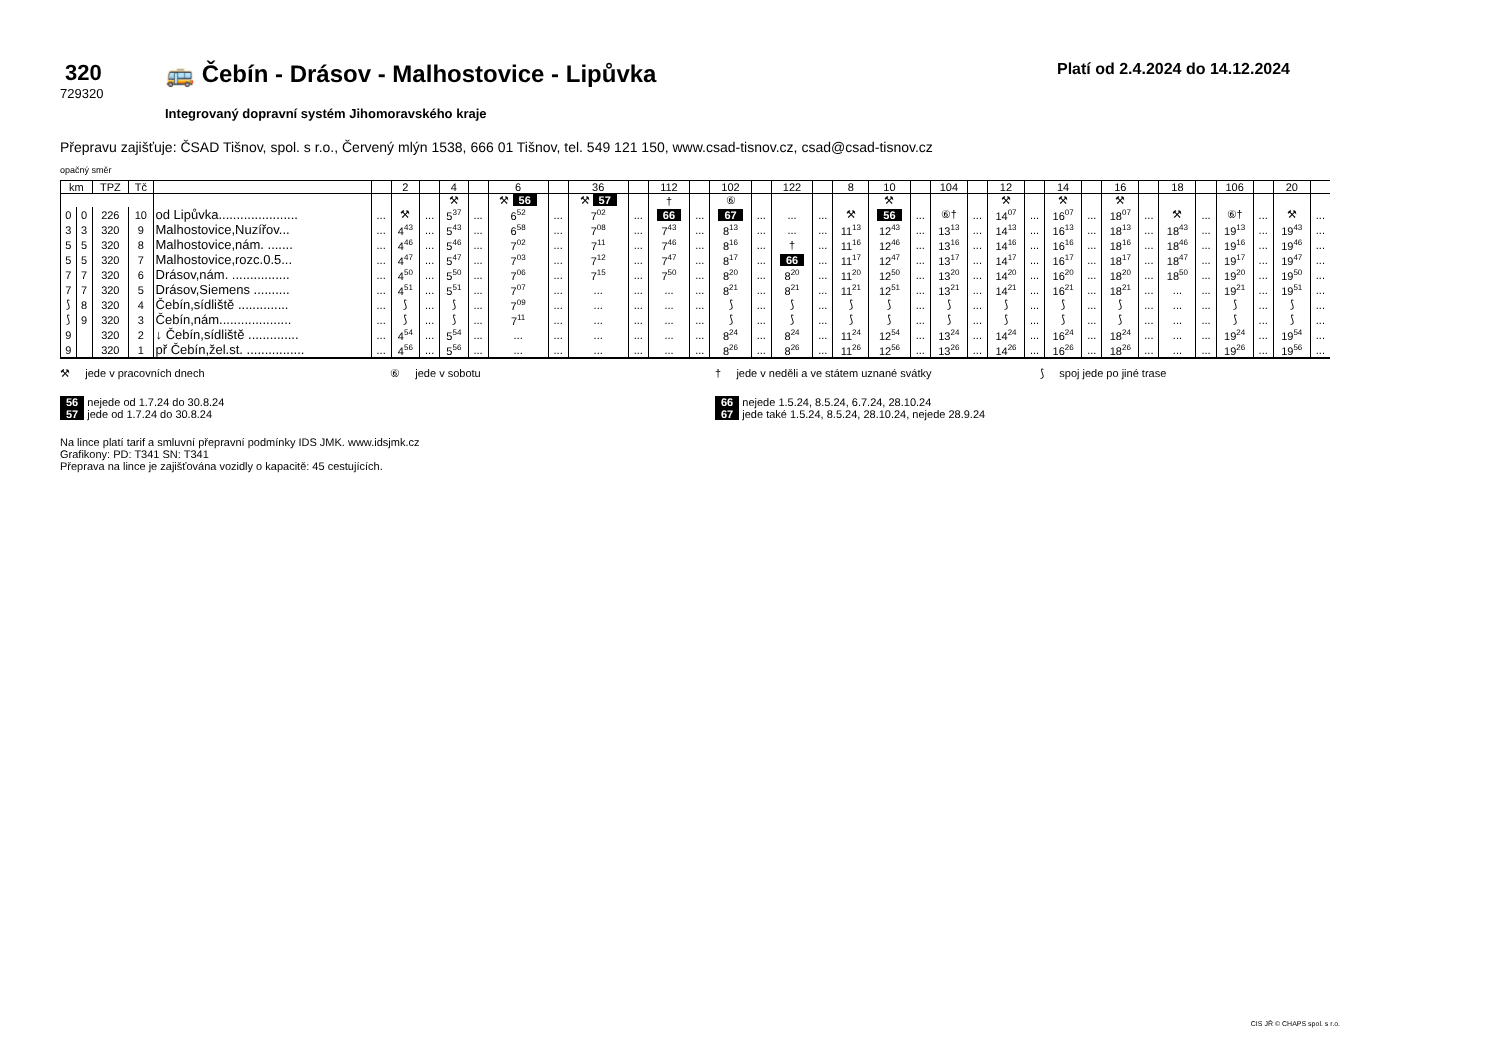320
729320
🚌 Čebín - Drásov - Malhostovice - Lipůvka
Integrovaný dopravní systém Jihomoravského kraje
Platí od 2.4.2024 do 14.12.2024
Přepravu zajišťuje: ČSAD Tišnov, spol. s r.o., Červený mlýn 1538, 666 01 Tišnov, tel. 549 121 150, www.csad-tisnov.cz, csad@csad-tisnov.cz
opačný směr
| km | | TPZ | Tč | | | 2 | | 4 | | 6 | | 36 | | 112 | | 102 | | 122 | | 8 | 10 | | 104 | | 12 | | 14 | | 16 | | 18 | | 106 | | 20 | |
| --- | --- | --- | --- | --- | --- | --- | --- | --- | --- | --- | --- | --- | --- | --- | --- | --- | --- | --- | --- | --- | --- | --- | --- | --- | --- | --- | --- | --- | --- | --- | --- | --- | --- | --- | --- | --- |
| | | | | | | | | ⚒ | | ⚒ 56 | | ⚒ 57 | | † | | ⑥ | | | | | ⚒ | | | | ⚒ | | ⚒ | | ⚒ | | | | | | | |
| 0 | 0 | 226 | 10 | od Lipůvka...................... | ... | ⚒ | ... | 5<sup>37</sup> | ... | 6<sup>52</sup> | ... | 7<sup>02</sup> | ... | 66 | ... | 67 | ... | ... | ... | ⚒ | 56 | ... | ⑥† | ... | 14<sup>07</sup> | ... | 16<sup>07</sup> | ... | 18<sup>07</sup> | ... | ⚒ | ... | ⑥† | ... | ⚒ | ... |
| 3 | 3 | 320 | 9 | Malhostovice,Nuzířov... | ... | 4<sup>43</sup> | ... | 5<sup>43</sup> | ... | 6<sup>58</sup> | ... | 7<sup>08</sup> | ... | 7<sup>43</sup> | ... | 8<sup>13</sup> | ... | ... | ... | 11<sup>13</sup> | 12<sup>43</sup> | ... | 13<sup>13</sup> | ... | 14<sup>13</sup> | ... | 16<sup>13</sup> | ... | 18<sup>13</sup> | ... | 18<sup>43</sup> | ... | 19<sup>13</sup> | ... | 19<sup>43</sup> | ... |
| 5 | 5 | 320 | 8 | Malhostovice,nám. ....... | ... | 4<sup>46</sup> | ... | 5<sup>46</sup> | ... | 7<sup>02</sup> | ... | 7<sup>11</sup> | ... | 7<sup>46</sup> | ... | 8<sup>16</sup> | ... | † | ... | 11<sup>16</sup> | 12<sup>46</sup> | ... | 13<sup>16</sup> | ... | 14<sup>16</sup> | ... | 16<sup>16</sup> | ... | 18<sup>16</sup> | ... | 18<sup>46</sup> | ... | 19<sup>16</sup> | ... | 19<sup>46</sup> | ... |
| 5 | 5 | 320 | 7 | Malhostovice,rozc.0.5... | ... | 4<sup>47</sup> | ... | 5<sup>47</sup> | ... | 7<sup>03</sup> | ... | 7<sup>12</sup> | ... | 7<sup>47</sup> | ... | 8<sup>17</sup> | ... | 66 | ... | 11<sup>17</sup> | 12<sup>47</sup> | ... | 13<sup>17</sup> | ... | 14<sup>17</sup> | ... | 16<sup>17</sup> | ... | 18<sup>17</sup> | ... | 18<sup>47</sup> | ... | 19<sup>17</sup> | ... | 19<sup>47</sup> | ... |
| 7 | 7 | 320 | 6 | Drásov,nám. ................ | ... | 4<sup>50</sup> | ... | 5<sup>50</sup> | ... | 7<sup>06</sup> | ... | 7<sup>15</sup> | ... | 7<sup>50</sup> | ... | 8<sup>20</sup> | ... | 8<sup>20</sup> | ... | 11<sup>20</sup> | 12<sup>50</sup> | ... | 13<sup>20</sup> | ... | 14<sup>20</sup> | ... | 16<sup>20</sup> | ... | 18<sup>20</sup> | ... | 18<sup>50</sup> | ... | 19<sup>20</sup> | ... | 19<sup>50</sup> | ... |
| 7 | 7 | 320 | 5 | Drásov,Siemens .......... | ... | 4<sup>51</sup> | ... | 5<sup>51</sup> | ... | 7<sup>07</sup> | ... | ... | ... | ... | ... | 8<sup>21</sup> | ... | 8<sup>21</sup> | ... | 11<sup>21</sup> | 12<sup>51</sup> | ... | 13<sup>21</sup> | ... | 14<sup>21</sup> | ... | 16<sup>21</sup> | ... | 18<sup>21</sup> | ... | ... | ... | 19<sup>21</sup> | ... | 19<sup>51</sup> | ... |
| ⟆ | 8 | 320 | 4 | Čebín,sídliště .............. | ... | ⟆ | ... | ⟆ | ... | 7<sup>09</sup> | ... | ... | ... | ... | ... | ⟆ | ... | ⟆ | ... | ⟆ | ⟆ | ... | ⟆ | ... | ⟆ | ... | ⟆ | ... | ⟆ | ... | ... | ... | ⟆ | ... | ⟆ | ... |
| ⟆ | 9 | 320 | 3 | Čebín,nám.................... | ... | ⟆ | ... | ⟆ | ... | 7<sup>11</sup> | ... | ... | ... | ... | ... | ⟆ | ... | ⟆ | ... | ⟆ | ⟆ | ... | ⟆ | ... | ⟆ | ... | ⟆ | ... | ⟆ | ... | ... | ... | ⟆ | ... | ⟆ | ... |
| 9 | | 320 | 2 | ↓ Čebín,sídliště .............. | ... | 4<sup>54</sup> | ... | 5<sup>54</sup> | ... | ... | ... | ... | ... | ... | ... | 8<sup>24</sup> | ... | 8<sup>24</sup> | ... | 11<sup>24</sup> | 12<sup>54</sup> | ... | 13<sup>24</sup> | ... | 14<sup>24</sup> | ... | 16<sup>24</sup> | ... | 18<sup>24</sup> | ... | ... | ... | 19<sup>24</sup> | ... | 19<sup>54</sup> | ... |
| 9 | | 320 | 1 | př Čebín,žel.st. ................ | ... | 4<sup>56</sup> | ... | 5<sup>56</sup> | ... | ... | ... | ... | ... | ... | ... | 8<sup>26</sup> | ... | 8<sup>26</sup> | ... | 11<sup>26</sup> | 12<sup>56</sup> | ... | 13<sup>26</sup> | ... | 14<sup>26</sup> | ... | 16<sup>26</sup> | ... | 18<sup>26</sup> | ... | ... | ... | 19<sup>26</sup> | ... | 19<sup>56</sup> | ... |
⚒ jede v pracovních dnech
⑥ jede v sobotu
† jede v neděli a ve státem uznané svátky
⟆ spoj jede po jiné trase
56 nejede od 1.7.24 do 30.8.24
57 jede od 1.7.24 do 30.8.24
66 nejede 1.5.24, 8.5.24, 6.7.24, 28.10.24
67 jede také 1.5.24, 8.5.24, 28.10.24, nejede 28.9.24
Na lince platí tarif a smluvní přepravní podmínky IDS JMK. www.idsjmk.cz
Grafikony: PD: T341 SN: T341
Přeprava na lince je zajišťována vozidly o kapacitě: 45 cestujících.
CIS JŘ © CHAPS spol. s r.o.